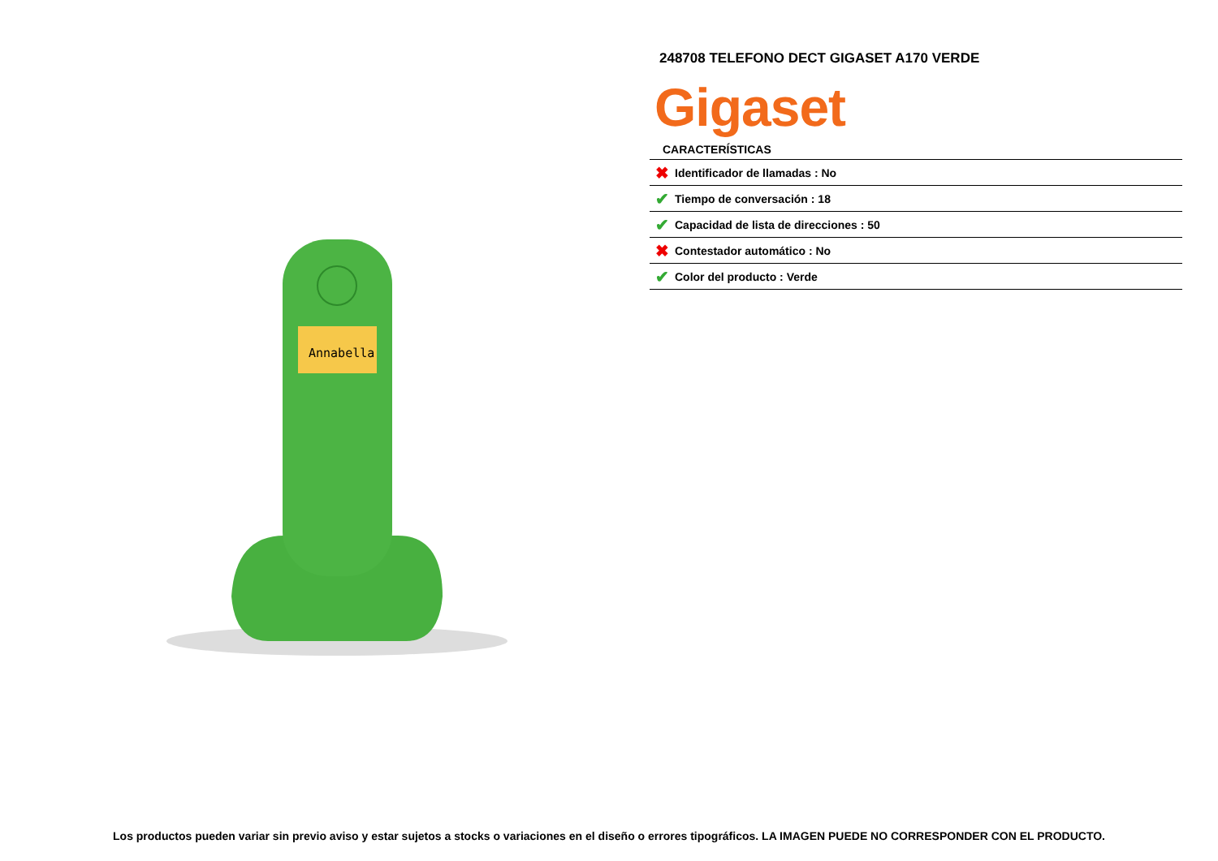Annabella
248708 TELEFONO DECT GIGASET A170 VERDE
Gigaset
CARACTERÍSTICAS
| ✖ | Identificador de llamadas : No |
| ✔ | Tiempo de conversación : 18 |
| ✔ | Capacidad de lista de direcciones : 50 |
| ✖ | Contestador automático : No |
| ✔ | Color del producto : Verde |
Los productos pueden variar sin previo aviso y estar sujetos a stocks o variaciones en el diseño o errores tipográficos. LA IMAGEN PUEDE NO CORRESPONDER CON EL PRODUCTO.